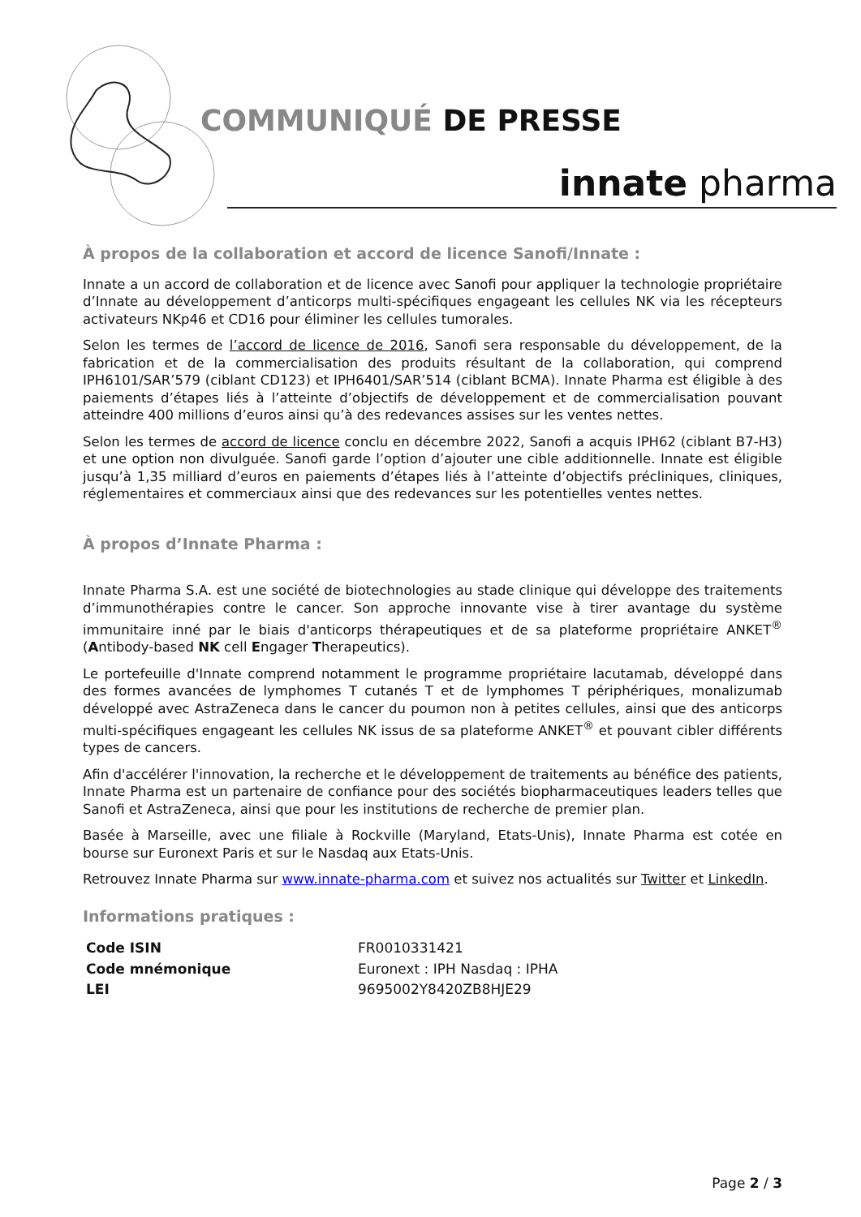COMMUNIQUÉ DE PRESSE
innate pharma
À propos de la collaboration et accord de licence Sanofi/Innate :
Innate a un accord de collaboration et de licence avec Sanofi pour appliquer la technologie propriétaire d’Innate au développement d’anticorps multi-spécifiques engageant les cellules NK via les récepteurs activateurs NKp46 et CD16 pour éliminer les cellules tumorales.
Selon les termes de l’accord de licence de 2016, Sanofi sera responsable du développement, de la fabrication et de la commercialisation des produits résultant de la collaboration, qui comprend IPH6101/SAR’579 (ciblant CD123) et IPH6401/SAR’514 (ciblant BCMA). Innate Pharma est éligible à des paiements d’étapes liés à l’atteinte d’objectifs de développement et de commercialisation pouvant atteindre 400 millions d’euros ainsi qu’à des redevances assises sur les ventes nettes.
Selon les termes de accord de licence conclu en décembre 2022, Sanofi a acquis IPH62 (ciblant B7-H3) et une option non divulguée. Sanofi garde l’option d’ajouter une cible additionnelle. Innate est éligible jusqu’à 1,35 milliard d’euros en paiements d’étapes liés à l’atteinte d’objectifs précliniques, cliniques, réglementaires et commerciaux ainsi que des redevances sur les potentielles ventes nettes.
À propos d’Innate Pharma :
Innate Pharma S.A. est une société de biotechnologies au stade clinique qui développe des traitements d’immunothérapies contre le cancer. Son approche innovante vise à tirer avantage du système immunitaire inné par le biais d'anticorps thérapeutiques et de sa plateforme propriétaire ANKET<sup>®</sup> (Antibody-based NK cell Engager Therapeutics).
Le portefeuille d'Innate comprend notamment le programme propriétaire lacutamab, développé dans des formes avancées de lymphomes T cutanés T et de lymphomes T périphériques, monalizumab développé avec AstraZeneca dans le cancer du poumon non à petites cellules, ainsi que des anticorps multi-spécifiques engageant les cellules NK issus de sa plateforme ANKET<sup>®</sup> et pouvant cibler différents types de cancers.
Afin d'accélérer l'innovation, la recherche et le développement de traitements au bénéfice des patients, Innate Pharma est un partenaire de confiance pour des sociétés biopharmaceutiques leaders telles que Sanofi et AstraZeneca, ainsi que pour les institutions de recherche de premier plan.
Basée à Marseille, avec une filiale à Rockville (Maryland, Etats-Unis), Innate Pharma est cotée en bourse sur Euronext Paris et sur le Nasdaq aux Etats-Unis.
Retrouvez Innate Pharma sur www.innate-pharma.com et suivez nos actualités sur Twitter et LinkedIn.
Informations pratiques :
| Code ISIN | FR0010331421 |
| Code mnémonique | Euronext : IPH Nasdaq : IPHA |
| LEI | 9695002Y8420ZB8HJE29 |
Page 2 / 3